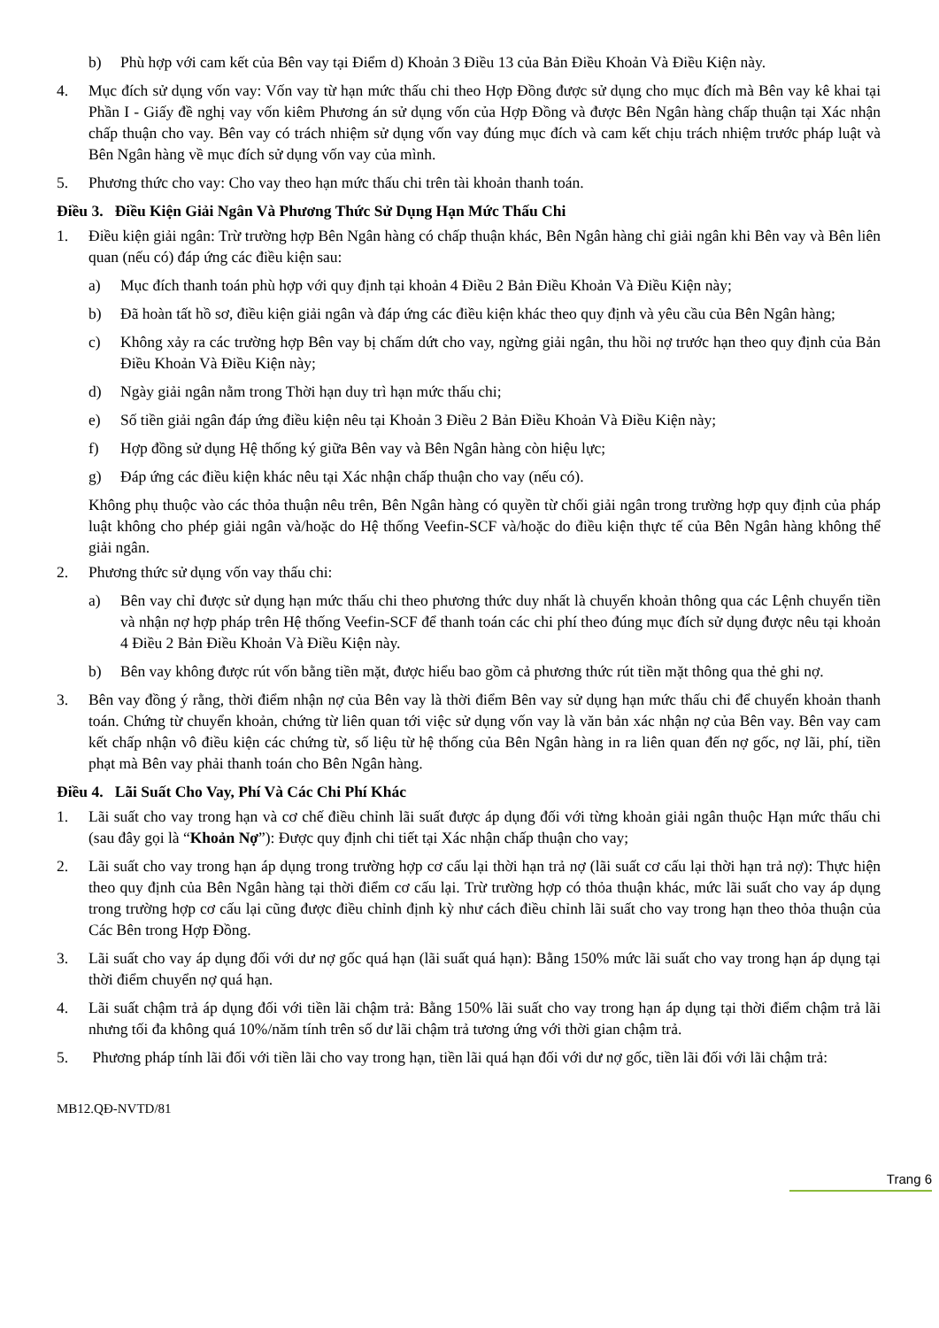b) Phù hợp với cam kết của Bên vay tại Điểm d) Khoản 3 Điều 13 của Bản Điều Khoản Và Điều Kiện này.
4. Mục đích sử dụng vốn vay: Vốn vay từ hạn mức thấu chi theo Hợp Đồng được sử dụng cho mục đích mà Bên vay kê khai tại Phần I - Giấy đề nghị vay vốn kiêm Phương án sử dụng vốn của Hợp Đồng và được Bên Ngân hàng chấp thuận tại Xác nhận chấp thuận cho vay. Bên vay có trách nhiệm sử dụng vốn vay đúng mục đích và cam kết chịu trách nhiệm trước pháp luật và Bên Ngân hàng về mục đích sử dụng vốn vay của mình.
5. Phương thức cho vay: Cho vay theo hạn mức thấu chi trên tài khoản thanh toán.
Điều 3. Điều Kiện Giải Ngân Và Phương Thức Sử Dụng Hạn Mức Thấu Chi
1. Điều kiện giải ngân: Trừ trường hợp Bên Ngân hàng có chấp thuận khác, Bên Ngân hàng chỉ giải ngân khi Bên vay và Bên liên quan (nếu có) đáp ứng các điều kiện sau:
a) Mục đích thanh toán phù hợp với quy định tại khoản 4 Điều 2 Bản Điều Khoản Và Điều Kiện này;
b) Đã hoàn tất hồ sơ, điều kiện giải ngân và đáp ứng các điều kiện khác theo quy định và yêu cầu của Bên Ngân hàng;
c) Không xảy ra các trường hợp Bên vay bị chấm dứt cho vay, ngừng giải ngân, thu hồi nợ trước hạn theo quy định của Bản Điều Khoản Và Điều Kiện này;
d) Ngày giải ngân nằm trong Thời hạn duy trì hạn mức thấu chi;
e) Số tiền giải ngân đáp ứng điều kiện nêu tại Khoản 3 Điều 2 Bản Điều Khoản Và Điều Kiện này;
f) Hợp đồng sử dụng Hệ thống ký giữa Bên vay và Bên Ngân hàng còn hiệu lực;
g) Đáp ứng các điều kiện khác nêu tại Xác nhận chấp thuận cho vay (nếu có).
Không phụ thuộc vào các thỏa thuận nêu trên, Bên Ngân hàng có quyền từ chối giải ngân trong trường hợp quy định của pháp luật không cho phép giải ngân và/hoặc do Hệ thống Veefin-SCF và/hoặc do điều kiện thực tế của Bên Ngân hàng không thể giải ngân.
2. Phương thức sử dụng vốn vay thấu chi:
a) Bên vay chỉ được sử dụng hạn mức thấu chi theo phương thức duy nhất là chuyển khoản thông qua các Lệnh chuyển tiền và nhận nợ hợp pháp trên Hệ thống Veefin-SCF để thanh toán các chi phí theo đúng mục đích sử dụng được nêu tại khoản 4 Điều 2 Bản Điều Khoản Và Điều Kiện này.
b) Bên vay không được rút vốn bằng tiền mặt, được hiểu bao gồm cả phương thức rút tiền mặt thông qua thẻ ghi nợ.
3. Bên vay đồng ý rằng, thời điểm nhận nợ của Bên vay là thời điểm Bên vay sử dụng hạn mức thấu chi để chuyển khoản thanh toán. Chứng từ chuyển khoản, chứng từ liên quan tới việc sử dụng vốn vay là văn bản xác nhận nợ của Bên vay. Bên vay cam kết chấp nhận vô điều kiện các chứng từ, số liệu từ hệ thống của Bên Ngân hàng in ra liên quan đến nợ gốc, nợ lãi, phí, tiền phạt mà Bên vay phải thanh toán cho Bên Ngân hàng.
Điều 4. Lãi Suất Cho Vay, Phí Và Các Chi Phí Khác
1. Lãi suất cho vay trong hạn và cơ chế điều chỉnh lãi suất được áp dụng đối với từng khoản giải ngân thuộc Hạn mức thấu chi (sau đây gọi là “Khoản Nợ”): Được quy định chi tiết tại Xác nhận chấp thuận cho vay;
2. Lãi suất cho vay trong hạn áp dụng trong trường hợp cơ cấu lại thời hạn trả nợ (lãi suất cơ cấu lại thời hạn trả nợ): Thực hiện theo quy định của Bên Ngân hàng tại thời điểm cơ cấu lại. Trừ trường hợp có thỏa thuận khác, mức lãi suất cho vay áp dụng trong trường hợp cơ cấu lại cũng được điều chỉnh định kỳ như cách điều chỉnh lãi suất cho vay trong hạn theo thỏa thuận của Các Bên trong Hợp Đồng.
3. Lãi suất cho vay áp dụng đối với dư nợ gốc quá hạn (lãi suất quá hạn): Bằng 150% mức lãi suất cho vay trong hạn áp dụng tại thời điểm chuyển nợ quá hạn.
4. Lãi suất chậm trả áp dụng đối với tiền lãi chậm trả: Bằng 150% lãi suất cho vay trong hạn áp dụng tại thời điểm chậm trả lãi nhưng tối đa không quá 10%/năm tính trên số dư lãi chậm trả tương ứng với thời gian chậm trả.
5. Phương pháp tính lãi đối với tiền lãi cho vay trong hạn, tiền lãi quá hạn đối với dư nợ gốc, tiền lãi đối với lãi chậm trả:
MB12.QĐ-NVTD/81
Trang 6